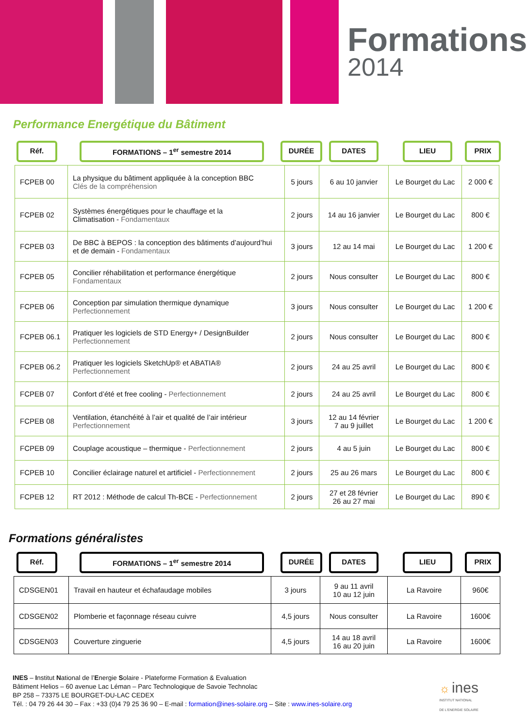Formations
2014
Performance Energétique du Bâtiment
Réf. FORMATIONS – 1<sup>er</sup> semestre 2014 DURÉE DATES LIEU PRIX
| FCPEB 00 | La physique du bâtiment appliquée à la conception BBC Clés de la compréhension | 5 jours | 6 au 10 janvier | Le Bourget du Lac | 2 000 € |
| FCPEB 02 | Systèmes énergétiques pour le chauffage et la Climatisation - Fondamentaux | 2 jours | 14 au 16 janvier | Le Bourget du Lac | 800 € |
| FCPEB 03 | De BBC à BEPOS : la conception des bâtiments d’aujourd’hui et de demain - Fondamentaux | 3 jours | 12 au 14 mai | Le Bourget du Lac | 1 200 € |
| FCPEB 05 | Concilier réhabilitation et performance énergétique Fondamentaux | 2 jours | Nous consulter | Le Bourget du Lac | 800 € |
| FCPEB 06 | Conception par simulation thermique dynamique Perfectionnement | 3 jours | Nous consulter | Le Bourget du Lac | 1 200 € |
| FCPEB 06.1 | Pratiquer les logiciels de STD Energy+ / DesignBuilder Perfectionnement | 2 jours | Nous consulter | Le Bourget du Lac | 800 € |
| FCPEB 06.2 | Pratiquer les logiciels SketchUp® et ABATIA® Perfectionnement | 2 jours | 24 au 25 avril | Le Bourget du Lac | 800 € |
| FCPEB 07 | Confort d’été et free cooling - Perfectionnement | 2 jours | 24 au 25 avril | Le Bourget du Lac | 800 € |
| FCPEB 08 | Ventilation, étanchéité à l’air et qualité de l’air intérieur Perfectionnement | 3 jours | 12 au 14 février 7 au 9 juillet | Le Bourget du Lac | 1 200 € |
| FCPEB 09 | Couplage acoustique – thermique - Perfectionnement | 2 jours | 4 au 5 juin | Le Bourget du Lac | 800 € |
| FCPEB 10 | Concilier éclairage naturel et artificiel - Perfectionnement | 2 jours | 25 au 26 mars | Le Bourget du Lac | 800 € |
| FCPEB 12 | RT 2012 : Méthode de calcul Th-BCE - Perfectionnement | 2 jours | 27 et 28 février 26 au 27 mai | Le Bourget du Lac | 890 € |
Formations généralistes
Réf. FORMATIONS – 1<sup>er</sup> semestre 2014 DURÉE DATES LIEU PRIX
| CDSGEN01 | Travail en hauteur et échafaudage mobiles | 3 jours | 9 au 11 avril 10 au 12 juin | La Ravoire | 960€ |
| CDSGEN02 | Plomberie et façonnage réseau cuivre | 4,5 jours | Nous consulter | La Ravoire | 1600€ |
| CDSGEN03 | Couverture zinguerie | 4,5 jours | 14 au 18 avril 16 au 20 juin | La Ravoire | 1600€ |
INES – Institut National de l’Energie Solaire - Plateforme Formation & Evaluation
Bâtiment Helios – 60 avenue Lac Léman – Parc Technologique de Savoie Technolac
BP 258 – 73375 LE BOURGET-DU-LAC CEDEX
Tél. : 04 79 26 44 30 – Fax : +33 (0)4 79 25 36 90 – E-mail : formation@ines-solaire.org – Site : www.ines-solaire.org
☼ ines
INSTITUT NATIONAL
DE L'ENERGIE SOLAIRE